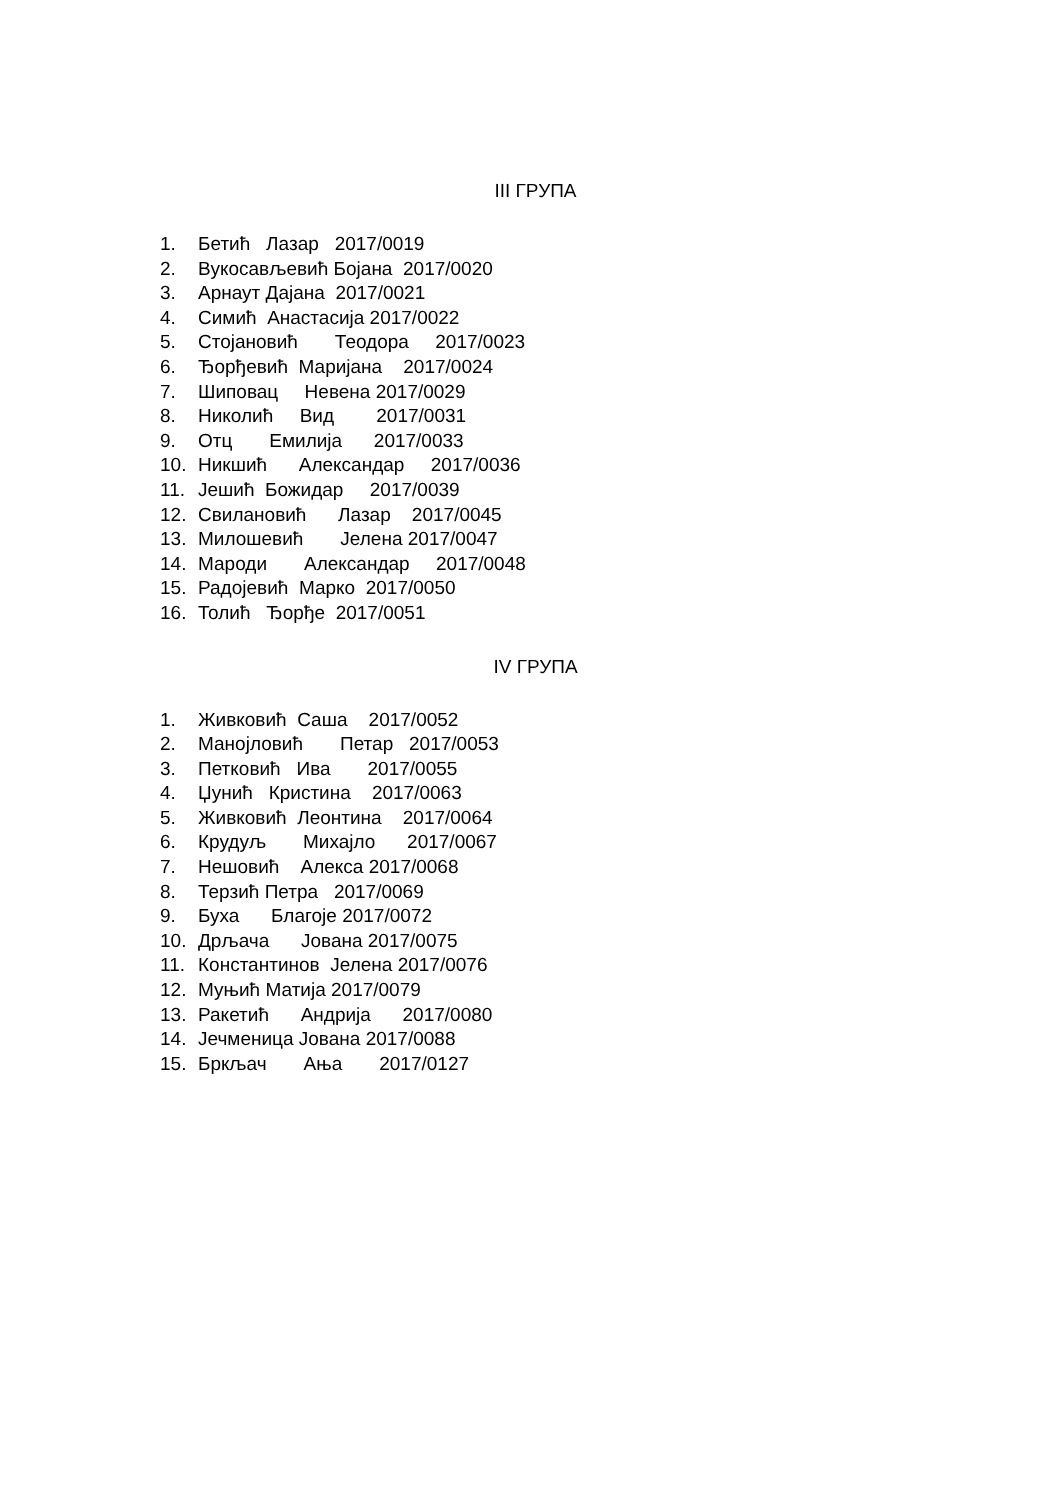III ГРУПА
1. Бетић Лазар 2017/0019
2. Вукосављевић Бојана 2017/0020
3. Арнаут Дајана 2017/0021
4. Симић Анастасија 2017/0022
5. Стојановић Теодора 2017/0023
6. Ђорђевић Маријана 2017/0024
7. Шиповац Невена 2017/0029
8. Николић Вид 2017/0031
9. Отц Емилија 2017/0033
10. Никшић Александар 2017/0036
11. Јешић Божидар 2017/0039
12. Свилановић Лазар 2017/0045
13. Милошевић Јелена 2017/0047
14. Мароди Александар 2017/0048
15. Радојевић Марко 2017/0050
16. Толић Ђорђе 2017/0051
IV ГРУПА
1. Живковић Саша 2017/0052
2. Манојловић Петар 2017/0053
3. Петковић Ива 2017/0055
4. Џунић Кристина 2017/0063
5. Живковић Леонтина 2017/0064
6. Крудуљ Михајло 2017/0067
7. Нешовић Алекса 2017/0068
8. Терзић Петра 2017/0069
9. Буха Благоје 2017/0072
10. Дрљача Јована 2017/0075
11. Константинов Јелена 2017/0076
12. Муњић Матија 2017/0079
13. Ракетић Андрија 2017/0080
14. Јечменица Јована 2017/0088
15. Бркљач Ања 2017/0127